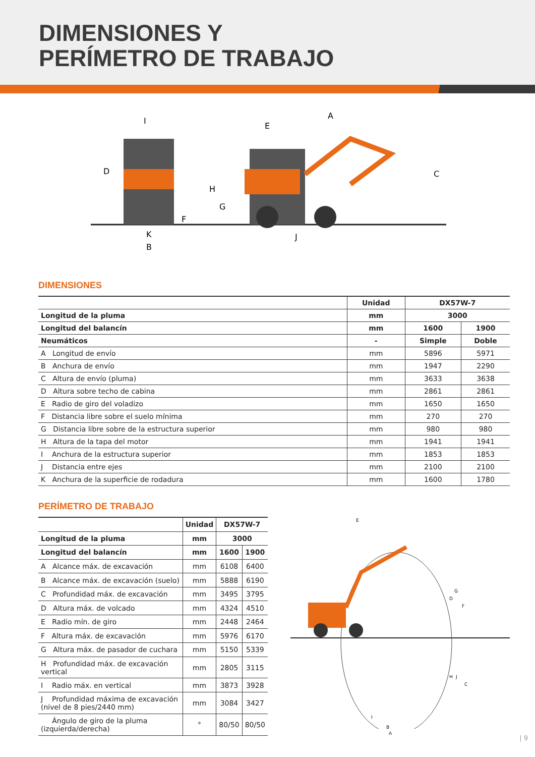DIMENSIONES Y
PERÍMETRO DE TRABAJO
I
D
F
K
B
A
E
H
G
C
J
DIMENSIONES
| | Unidad | DX57W-7 | |
| --- | --- | --- | --- |
| Longitud de la pluma | mm | 3000 | |
| Longitud del balancín | mm | 1600 | 1900 |
| Neumáticos | - | Simple | Doble |
| A Longitud de envío | mm | 5896 | 5971 |
| B Anchura de envío | mm | 1947 | 2290 |
| C Altura de envío (pluma) | mm | 3633 | 3638 |
| D Altura sobre techo de cabina | mm | 2861 | 2861 |
| E Radio de giro del voladizo | mm | 1650 | 1650 |
| F Distancia libre sobre el suelo mínima | mm | 270 | 270 |
| G Distancia libre sobre de la estructura superior | mm | 980 | 980 |
| H Altura de la tapa del motor | mm | 1941 | 1941 |
| I Anchura de la estructura superior | mm | 1853 | 1853 |
| J Distancia entre ejes | mm | 2100 | 2100 |
| K Anchura de la superficie de rodadura | mm | 1600 | 1780 |
PERÍMETRO DE TRABAJO
| | Unidad | DX57W-7 | |
| --- | --- | --- | --- |
| Longitud de la pluma | mm | 3000 | |
| Longitud del balancín | mm | 1600 | 1900 |
| A Alcance máx. de excavación | mm | 6108 | 6400 |
| B Alcance máx. de excavación (suelo) | mm | 5888 | 6190 |
| C Profundidad máx. de excavación | mm | 3495 | 3795 |
| D Altura máx. de volcado | mm | 4324 | 4510 |
| E Radio mín. de giro | mm | 2448 | 2464 |
| F Altura máx. de excavación | mm | 5976 | 6170 |
| G Altura máx. de pasador de cuchara | mm | 5150 | 5339 |
| H Profundidad máx. de excavación vertical | mm | 2805 | 3115 |
| I Radio máx. en vertical | mm | 3873 | 3928 |
| J Profundidad máxima de excavación (nivel de 8 pies/2440 mm) | mm | 3084 | 3427 |
| Ángulo de giro de la pluma (izquierda/derecha) | ° | 80/50 | 80/50 |
E
F
G
D
H
J
C
I
B
A
| 9